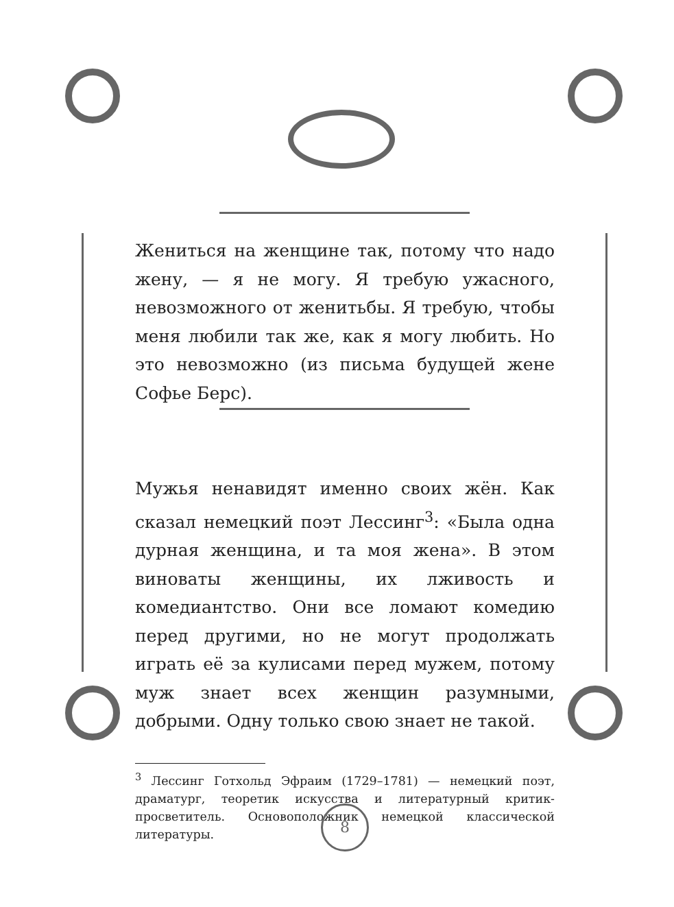Жениться на женщине так, потому что надо жену, — я не могу. Я требую ужасного, невозможного от женитьбы. Я требую, чтобы меня любили так же, как я могу любить. Но это невозможно (из письма будущей жене Софье Берс).
Мужья ненавидят именно своих жён. Как сказал немецкий поэт Лессинг<sup>3</sup>: «Была одна дурная женщина, и та моя жена». В этом виноваты женщины, их лживость и комедиантство. Они все ломают комедию перед другими, но не могут продолжать играть её за кулисами перед мужем, потому муж знает всех женщин разумными, добрыми. Одну только свою знает не такой.
<sup>3</sup> Лессинг Готхольд Эфраим (1729–1781) — немецкий поэт, драматург, теоретик искусства и литературный критик-просветитель. Основоположник немецкой классической литературы.
8